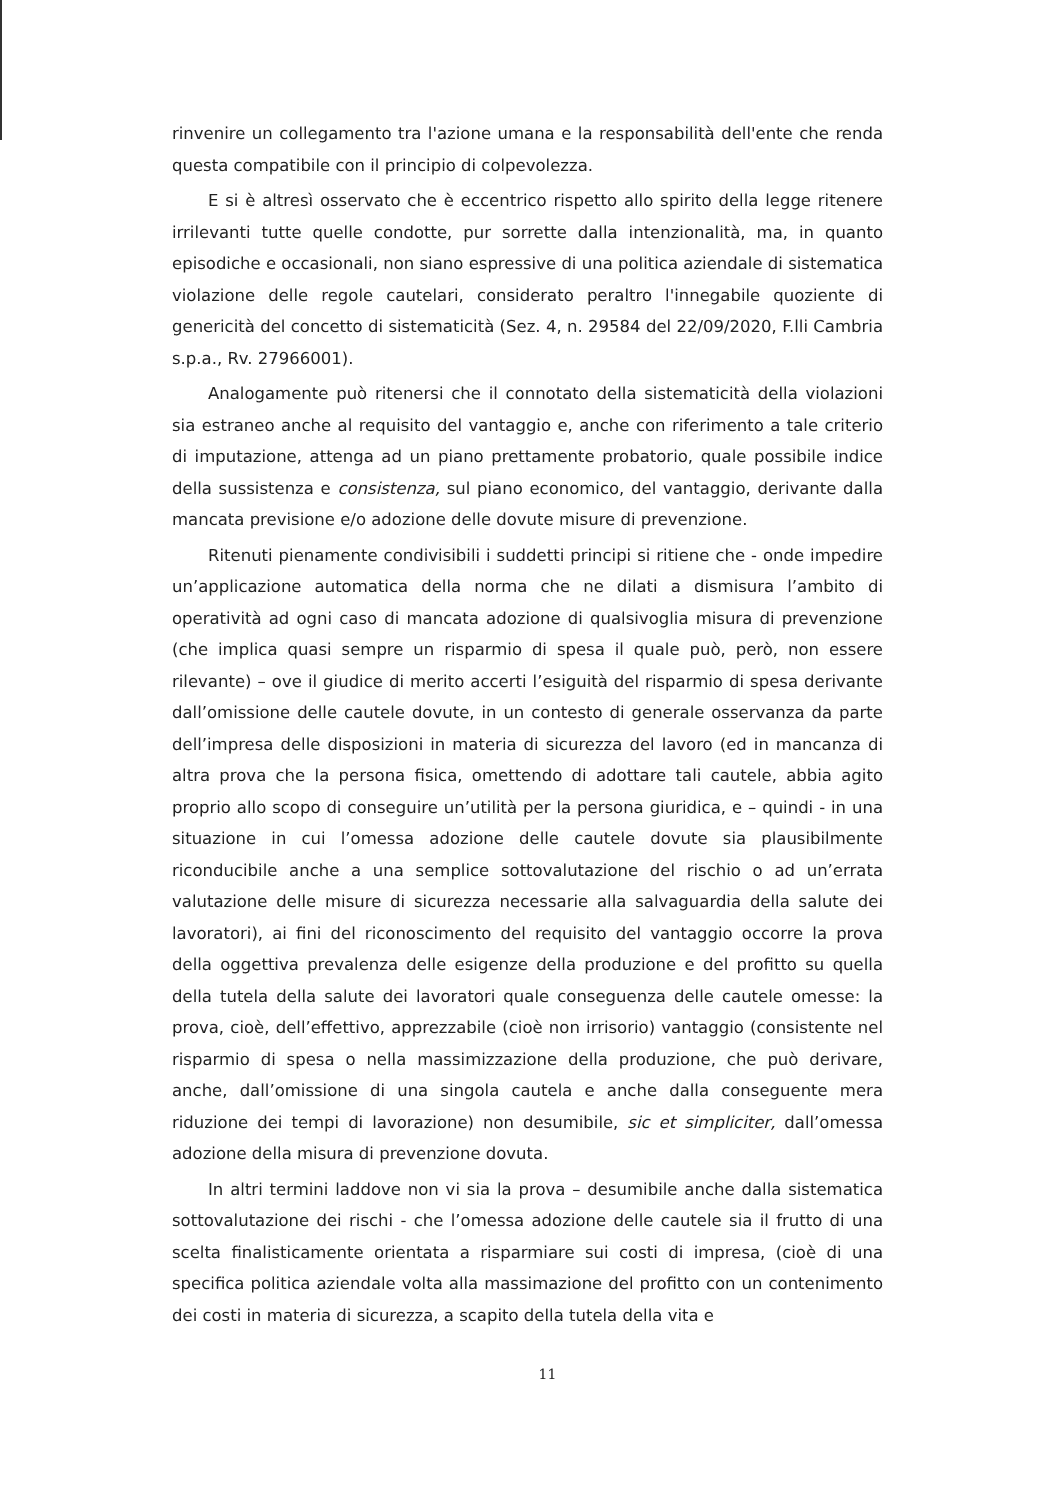rinvenire un collegamento tra l'azione umana e la responsabilità dell'ente che renda questa compatibile con il principio di colpevolezza.
E si è altresì osservato che è eccentrico rispetto allo spirito della legge ritenere irrilevanti tutte quelle condotte, pur sorrette dalla intenzionalità, ma, in quanto episodiche e occasionali, non siano espressive di una politica aziendale di sistematica violazione delle regole cautelari, considerato peraltro l'innegabile quoziente di genericità del concetto di sistematicità (Sez. 4, n. 29584 del 22/09/2020, F.lli Cambria s.p.a., Rv. 27966001).
Analogamente può ritenersi che il connotato della sistematicità della violazioni sia estraneo anche al requisito del vantaggio e, anche con riferimento a tale criterio di imputazione, attenga ad un piano prettamente probatorio, quale possibile indice della sussistenza e consistenza, sul piano economico, del vantaggio, derivante dalla mancata previsione e/o adozione delle dovute misure di prevenzione.
Ritenuti pienamente condivisibili i suddetti principi si ritiene che - onde impedire un’applicazione automatica della norma che ne dilati a dismisura l’ambito di operatività ad ogni caso di mancata adozione di qualsivoglia misura di prevenzione (che implica quasi sempre un risparmio di spesa il quale può, però, non essere rilevante) – ove il giudice di merito accerti l’esiguità del risparmio di spesa derivante dall’omissione delle cautele dovute, in un contesto di generale osservanza da parte dell’impresa delle disposizioni in materia di sicurezza del lavoro (ed in mancanza di altra prova che la persona fisica, omettendo di adottare tali cautele, abbia agito proprio allo scopo di conseguire un’utilità per la persona giuridica, e – quindi - in una situazione in cui l’omessa adozione delle cautele dovute sia plausibilmente riconducibile anche a una semplice sottovalutazione del rischio o ad un’errata valutazione delle misure di sicurezza necessarie alla salvaguardia della salute dei lavoratori), ai fini del riconoscimento del requisito del vantaggio occorre la prova della oggettiva prevalenza delle esigenze della produzione e del profitto su quella della tutela della salute dei lavoratori quale conseguenza delle cautele omesse: la prova, cioè, dell’effettivo, apprezzabile (cioè non irrisorio) vantaggio (consistente nel risparmio di spesa o nella massimizzazione della produzione, che può derivare, anche, dall’omissione di una singola cautela e anche dalla conseguente mera riduzione dei tempi di lavorazione) non desumibile, sic et simpliciter, dall’omessa adozione della misura di prevenzione dovuta.
In altri termini laddove non vi sia la prova – desumibile anche dalla sistematica sottovalutazione dei rischi - che l’omessa adozione delle cautele sia il frutto di una scelta finalisticamente orientata a risparmiare sui costi di impresa, (cioè di una specifica politica aziendale volta alla massimazione del profitto con un contenimento dei costi in materia di sicurezza, a scapito della tutela della vita e
11